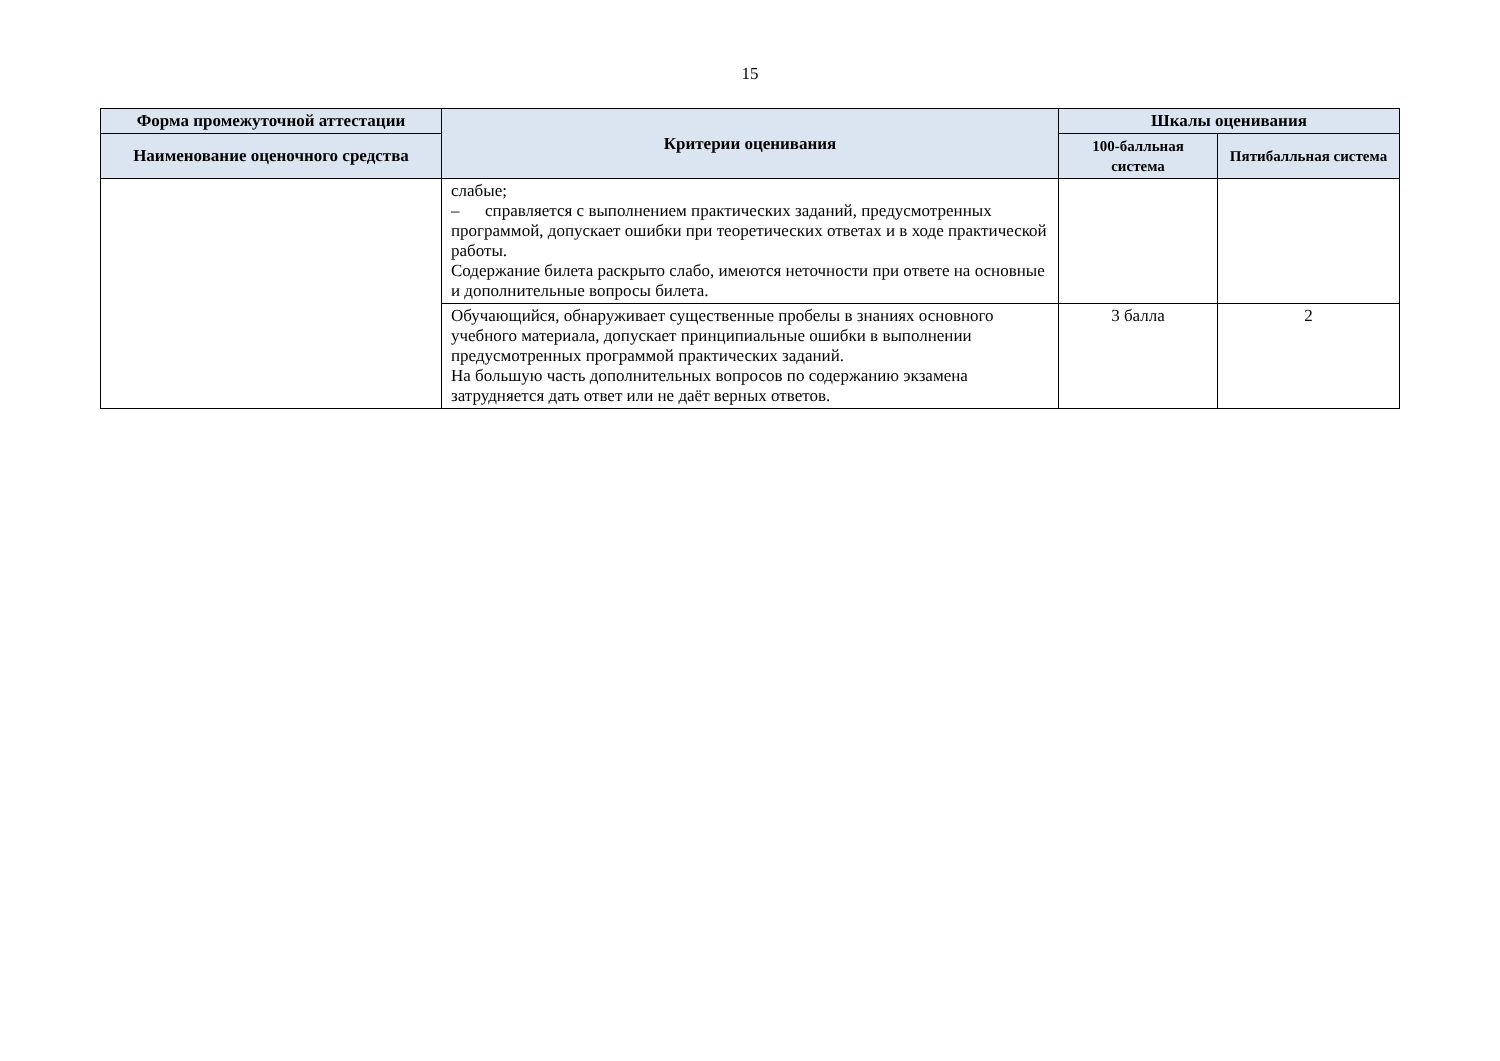15
| Форма промежуточной аттестации | Критерии оценивания | Шкалы оценивания | |
| --- | --- | --- | --- |
| Наименование оценочного средства | | 100-балльная система | Пятибалльная система |
| | слабые; – справляется с выполнением практических заданий, предусмотренных программой, допускает ошибки при теоретических ответах и в ходе практической работы. Содержание билета раскрыто слабо, имеются неточности при ответе на основные и дополнительные вопросы билета. | | |
| | Обучающийся, обнаруживает существенные пробелы в знаниях основного учебного материала, допускает принципиальные ошибки в выполнении предусмотренных программой практических заданий. На большую часть дополнительных вопросов по содержанию экзамена затрудняется дать ответ или не даёт верных ответов. | 3 балла | 2 |